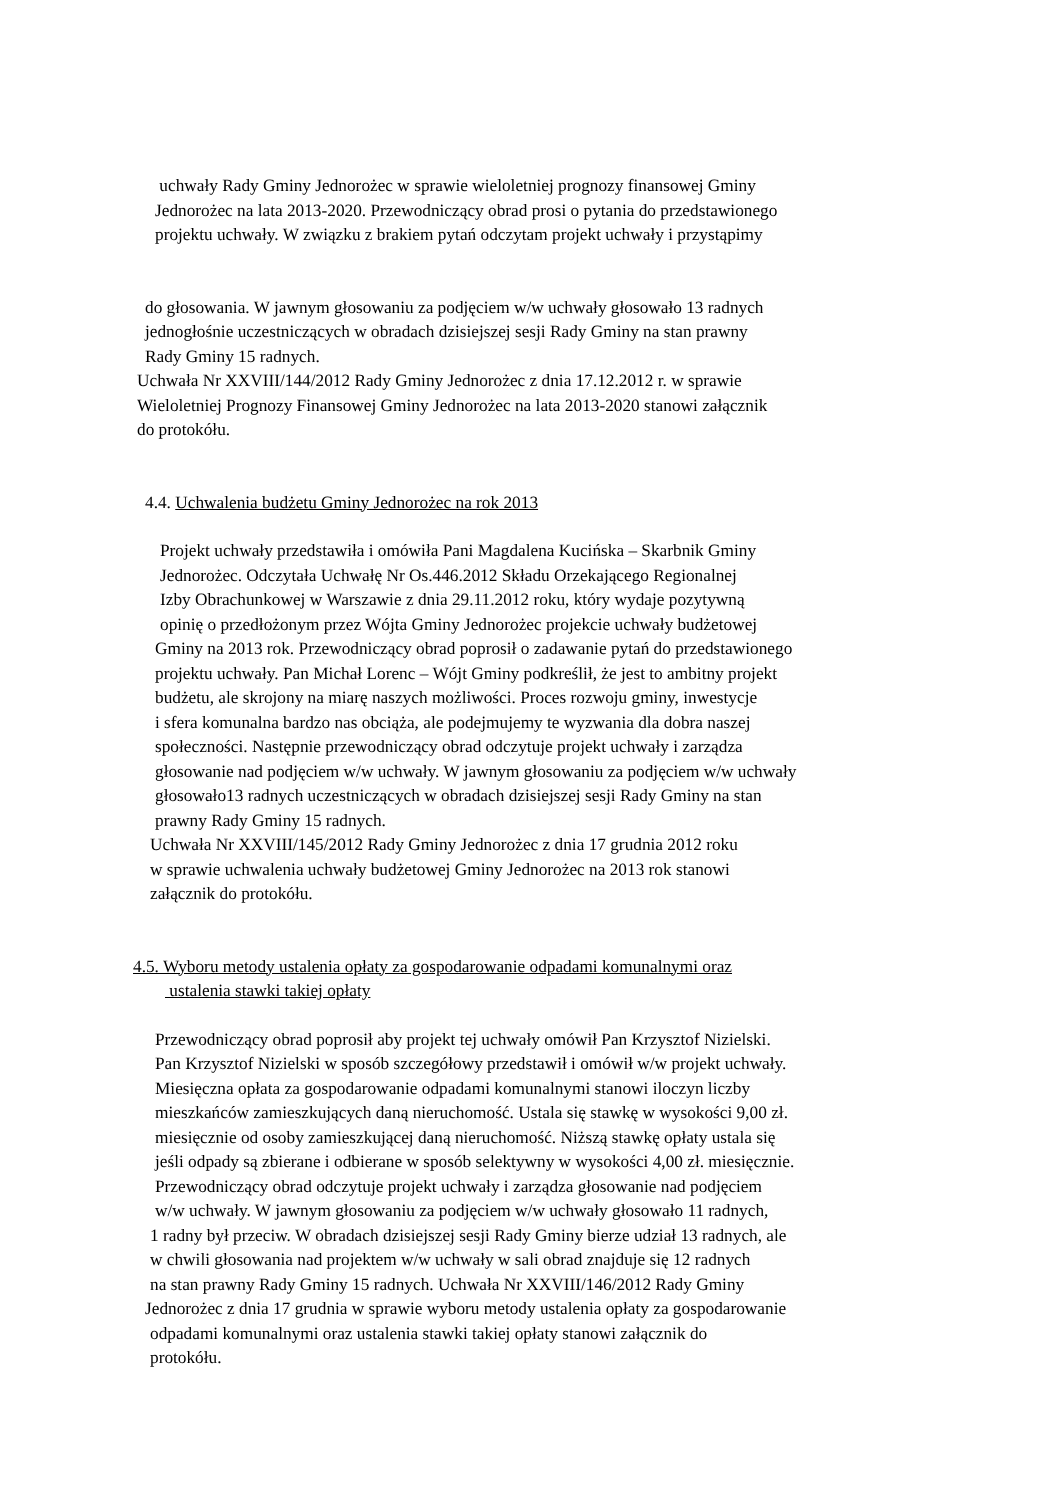uchwały Rady Gminy Jednorożec w sprawie wieloletniej prognozy finansowej Gminy
Jednorożec na lata 2013-2020. Przewodniczący obrad prosi o pytania do przedstawionego
projektu uchwały. W związku z brakiem pytań odczytam projekt uchwały i przystąpimy
do głosowania. W jawnym głosowaniu za podjęciem w/w uchwały głosowało 13 radnych
jednogłośnie uczestniczących w obradach dzisiejszej sesji Rady Gminy na stan prawny
Rady Gminy 15 radnych.
Uchwała Nr XXVIII/144/2012 Rady Gminy Jednorożec z dnia 17.12.2012 r. w sprawie
Wieloletniej Prognozy Finansowej Gminy Jednorożec na lata 2013-2020 stanowi załącznik
do protokółu.
4.4. Uchwalenia budżetu Gminy Jednorożec na rok 2013
Projekt uchwały przedstawiła i omówiła Pani Magdalena Kucińska – Skarbnik Gminy
Jednorożec. Odczytała Uchwałę Nr Os.446.2012 Składu Orzekającego Regionalnej
Izby Obrachunkowej w Warszawie z dnia 29.11.2012 roku, który wydaje pozytywną
opinię o przedłożonym przez Wójta Gminy Jednorożec projekcie uchwały budżetowej
Gminy na 2013 rok. Przewodniczący obrad poprosił o zadawanie pytań do przedstawionego
projektu uchwały. Pan Michał Lorenc – Wójt Gminy podkreślił, że jest to ambitny projekt
budżetu, ale skrojony na miarę naszych możliwości. Proces rozwoju gminy, inwestycje
i sfera komunalna bardzo nas obciąża, ale podejmujemy te wyzwania dla dobra naszej
społeczności. Następnie przewodniczący obrad odczytuje projekt uchwały i zarządza
głosowanie nad podjęciem w/w uchwały. W jawnym głosowaniu za podjęciem w/w uchwały
głosowało13 radnych uczestniczących w obradach dzisiejszej sesji Rady Gminy na stan
prawny Rady Gminy 15 radnych.
Uchwała Nr XXVIII/145/2012 Rady Gminy Jednorożec z dnia 17 grudnia 2012 roku
w sprawie uchwalenia uchwały budżetowej Gminy Jednorożec na 2013 rok stanowi
załącznik do protokółu.
4.5. Wyboru metody ustalenia opłaty za gospodarowanie odpadami komunalnymi oraz
ustalenia stawki takiej opłaty
Przewodniczący obrad poprosił aby projekt tej uchwały omówił Pan Krzysztof Nizielski.
Pan Krzysztof Nizielski w sposób szczegółowy przedstawił i omówił w/w projekt uchwały.
Miesięczna opłata za gospodarowanie odpadami komunalnymi stanowi iloczyn liczby
mieszkańców zamieszkujących daną nieruchomość. Ustala się stawkę w wysokości 9,00 zł.
miesięcznie od osoby zamieszkującej daną nieruchomość. Niższą stawkę opłaty ustala się
jeśli odpady są zbierane i odbierane w sposób selektywny w wysokości 4,00 zł. miesięcznie.
Przewodniczący obrad odczytuje projekt uchwały i zarządza głosowanie nad podjęciem
w/w uchwały. W jawnym głosowaniu za podjęciem w/w uchwały głosowało 11 radnych,
1 radny był przeciw. W obradach dzisiejszej sesji Rady Gminy bierze udział 13 radnych, ale
w chwili głosowania nad projektem w/w uchwały w sali obrad znajduje się 12 radnych
na stan prawny Rady Gminy 15 radnych. Uchwała Nr XXVIII/146/2012 Rady Gminy
Jednorożec z dnia 17 grudnia w sprawie wyboru metody ustalenia opłaty za gospodarowanie
odpadami komunalnymi oraz ustalenia stawki takiej opłaty stanowi załącznik do
protokółu.